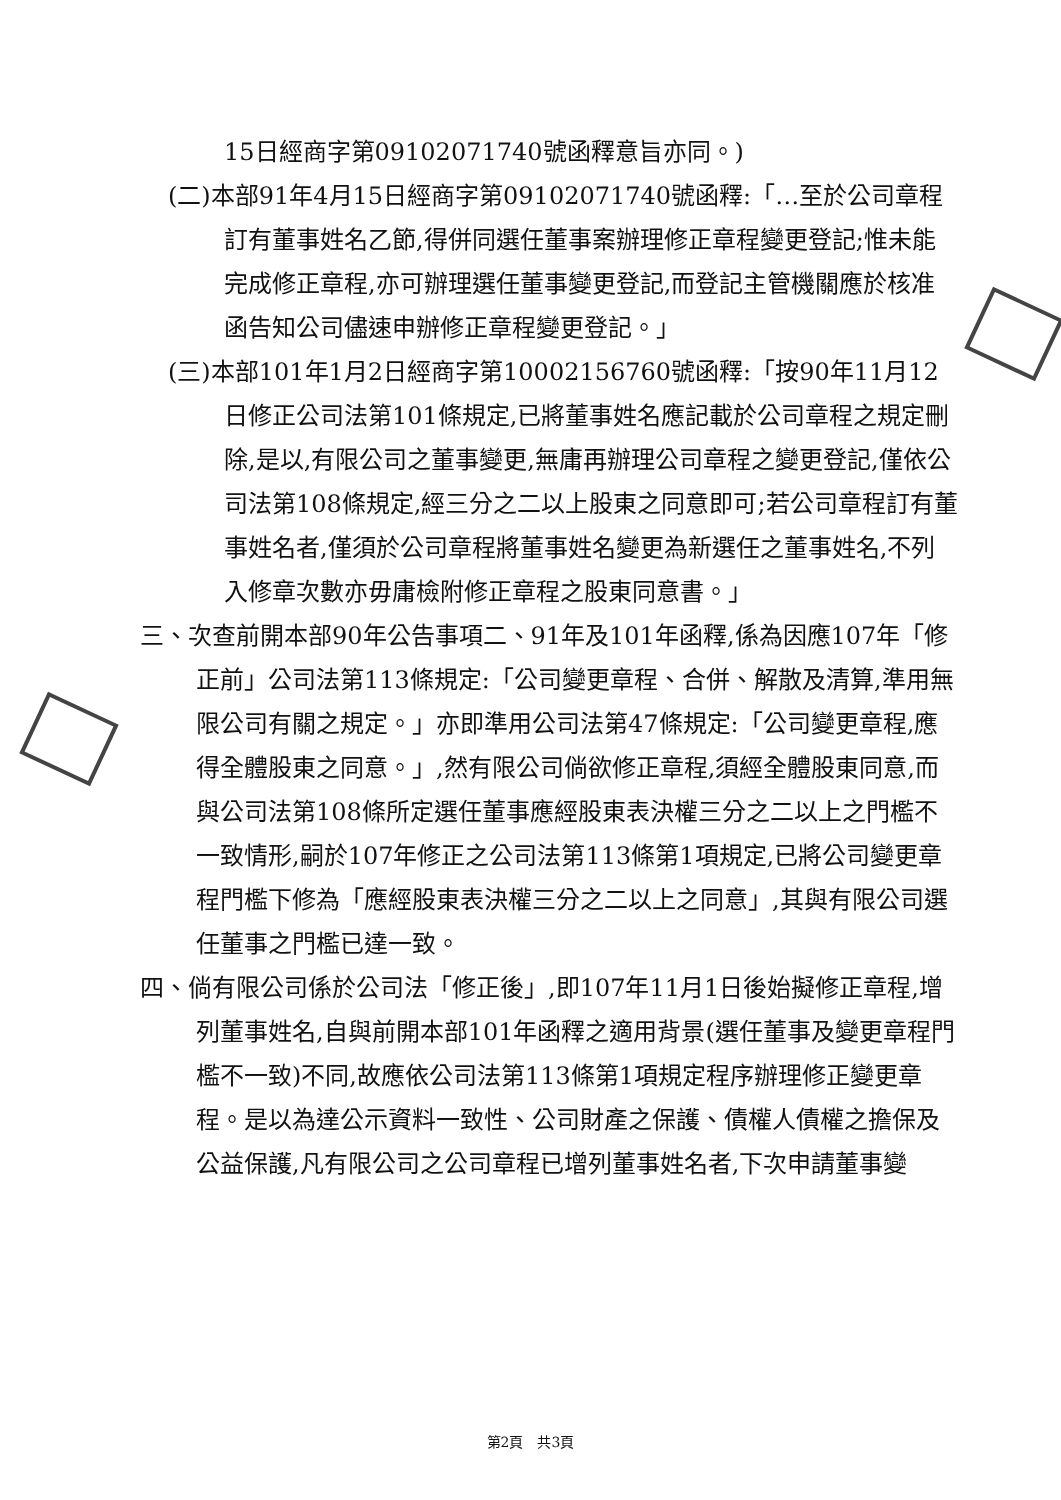15日經商字第09102071740號函釋意旨亦同。)
(二)本部91年4月15日經商字第09102071740號函釋:「…至於公司章程訂有董事姓名乙節,得併同選任董事案辦理修正章程變更登記;惟未能完成修正章程,亦可辦理選任董事變更登記,而登記主管機關應於核准函告知公司儘速申辦修正章程變更登記。」
(三)本部101年1月2日經商字第10002156760號函釋:「按90年11月12日修正公司法第101條規定,已將董事姓名應記載於公司章程之規定刪除,是以,有限公司之董事變更,無庸再辦理公司章程之變更登記,僅依公司法第108條規定,經三分之二以上股東之同意即可;若公司章程訂有董事姓名者,僅須於公司章程將董事姓名變更為新選任之董事姓名,不列入修章次數亦毋庸檢附修正章程之股東同意書。」
三、次查前開本部90年公告事項二、91年及101年函釋,係為因應107年「修正前」公司法第113條規定:「公司變更章程、合併、解散及清算,準用無限公司有關之規定。」亦即準用公司法第47條規定:「公司變更章程,應得全體股東之同意。」,然有限公司倘欲修正章程,須經全體股東同意,而與公司法第108條所定選任董事應經股東表決權三分之二以上之門檻不一致情形,嗣於107年修正之公司法第113條第1項規定,已將公司變更章程門檻下修為「應經股東表決權三分之二以上之同意」,其與有限公司選任董事之門檻已達一致。
四、倘有限公司係於公司法「修正後」,即107年11月1日後始擬修正章程,增列董事姓名,自與前開本部101年函釋之適用背景(選任董事及變更章程門檻不一致)不同,故應依公司法第113條第1項規定程序辦理修正變更章程。是以為達公示資料一致性、公司財產之保護、債權人債權之擔保及公益保護,凡有限公司之公司章程已增列董事姓名者,下次申請董事變
第2頁　共3頁